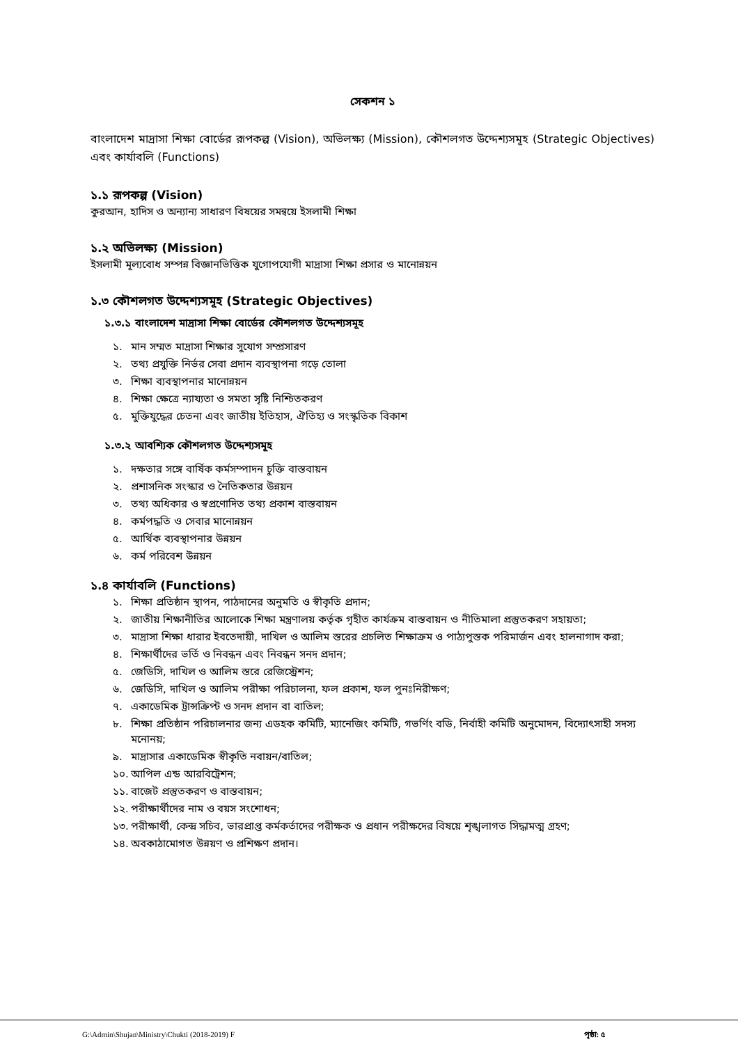সেকশন ১
বাংলাদেশ মাদ্রাসা শিক্ষা বোর্ডের রূপকল্প (Vision), অভিলক্ষ্য (Mission), কৌশলগত উদ্দেশ্যসমূহ (Strategic Objectives) এবং কার্যাবলি (Functions)
১.১ রূপকল্প (Vision)
কুরআন, হাদিস ও অন্যান্য সাধারণ বিষয়ের সমন্বয়ে ইসলামী শিক্ষা
১.২ অভিলক্ষ্য (Mission)
ইসলামী মূল্যবোধ সম্পন্ন বিজ্ঞানভিত্তিক যুগোপযোগী মাদ্রাসা শিক্ষা প্রসার ও মানোন্নয়ন
১.৩ কৌশলগত উদ্দেশ্যসমূহ (Strategic Objectives)
১.৩.১ বাংলাদেশ মাদ্রাসা শিক্ষা বোর্ডের কৌশলগত উদ্দেশ্যসমূহ
১. মান সম্মত মাদ্রাসা শিক্ষার সুযোগ সম্প্রসারণ
২. তথ্য প্রযুক্তি নির্ভর সেবা প্রদান ব্যবস্থাপনা গড়ে তোলা
৩. শিক্ষা ব্যবস্থাপনার মানোন্নয়ন
৪. শিক্ষা ক্ষেত্রে ন্যায্যতা ও সমতা সৃষ্টি নিশ্চিতকরণ
৫. মুক্তিযুদ্ধের চেতনা এবং জাতীয় ইতিহাস, ঐতিহ্য ও সংস্কৃতিক বিকাশ
১.৩.২ আবশ্যিক কৌশলগত উদ্দেশ্যসমূহ
১. দক্ষতার সঙ্গে বার্ষিক কর্মসম্পাদন চুক্তি বাস্তবায়ন
২. প্রশাসনিক সংস্কার ও নৈতিকতার উন্নয়ন
৩. তথ্য অধিকার ও স্বপ্রণোদিত তথ্য প্রকাশ বাস্তবায়ন
৪. কর্মপদ্ধতি ও সেবার মানোন্নয়ন
৫. আর্থিক ব্যবস্থাপনার উন্নয়ন
৬. কর্ম পরিবেশ উন্নয়ন
১.৪ কার্যাবলি (Functions)
১. শিক্ষা প্রতিষ্ঠান স্থাপন, পাঠদানের অনুমতি ও স্বীকৃতি প্রদান;
২. জাতীয় শিক্ষানীতির আলোকে শিক্ষা মন্ত্রণালয় কর্তৃক গৃহীত কার্যক্রম বাস্তবায়ন ও নীতিমালা প্রস্তুতকরণ সহায়তা;
৩. মাদ্রাসা শিক্ষা ধারার ইবতেদায়ী, দাখিল ও আলিম স্তরের প্রচলিত শিক্ষাক্রম ও পাঠ্যপুস্তক পরিমার্জন এবং হালনাগাদ করা;
৪. শিক্ষার্থীদের ভর্তি ও নিবন্ধন এবং নিবন্ধন সনদ প্রদান;
৫. জেডিসি, দাখিল ও আলিম স্তরে রেজিস্ট্রেশন;
৬. জেডিসি, দাখিল ও আলিম পরীক্ষা পরিচালনা, ফল প্রকাশ, ফল পুনঃনিরীক্ষণ;
৭. একাডেমিক ট্রান্সক্রিপ্ট ও সনদ প্রদান বা বাতিল;
৮. শিক্ষা প্রতিষ্ঠান পরিচালনার জন্য এডহক কমিটি, ম্যানেজিং কমিটি, গভর্ণিং বডি, নির্বাহী কমিটি অনুমোদন, বিদ্যোৎসাহী সদস্য মনোনয়;
৯. মাদ্রাসার একাডেমিক স্বীকৃতি নবায়ন/বাতিল;
১০. আপিল এন্ড আরবিট্রেশন;
১১. বাজেট প্রস্তুতকরণ ও বাস্তবায়ন;
১২. পরীক্ষার্থীদের নাম ও বয়স সংশোধন;
১৩. পরীক্ষার্থী, কেন্দ্র সচিব, ভারপ্রাপ্ত কর্মকর্তাদের পরীক্ষক ও প্রধান পরীক্ষদের বিষয়ে শৃঙ্খলাগত সিদ্ধামত্ম গ্রহণ;
১৪. অবকাঠামোগত উন্নয়ণ ও প্রশিক্ষণ প্রদান।
G:\Admin\Shujan\Ministry\Chukti (2018-2019) F পৃষ্ঠা: ৫